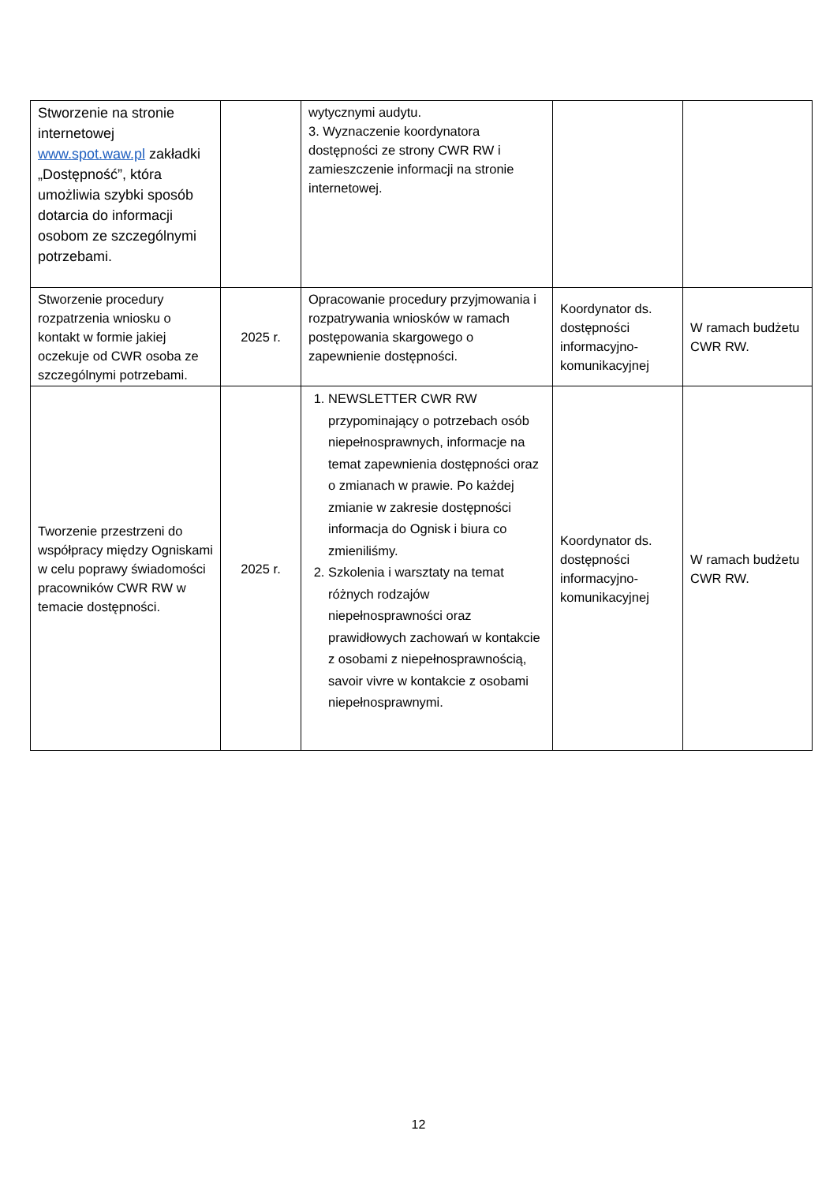| Stworzenie na stronie internetowej www.spot.waw.pl zakładki „Dostępność”, która umożliwia szybki sposób dotarcia do informacji osobom ze szczególnymi potrzebami. | | wytycznymi audytu. 3. Wyznaczenie koordynatora dostępności ze strony CWR RW i zamieszczenie informacji na stronie internetowej. | | |
| Stworzenie procedury rozpatrzenia wniosku o kontakt w formie jakiej oczekuje od CWR osoba ze szczególnymi potrzebami. | 2025 r. | Opracowanie procedury przyjmowania i rozpatrywania wniosków w ramach postępowania skargowego o zapewnienie dostępności. | Koordynator ds. dostępności informacyjno-komunikacyjnej | W ramach budżetu CWR RW. |
| Tworzenie przestrzeni do współpracy między Ogniskami w celu poprawy świadomości pracowników CWR RW w temacie dostępności. | 2025 r. | 1. NEWSLETTER CWR RW przypominający o potrzebach osób niepełnosprawnych, informacje na temat zapewnienia dostępności oraz o zmianach w prawie. Po każdej zmianie w zakresie dostępności informacja do Ognisk i biura co zmieniliśmy. 2. Szkolenia i warsztaty na temat różnych rodzajów niepełnosprawności oraz prawidłowych zachowań w kontakcie z osobami z niepełnosprawnością, savoir vivre w kontakcie z osobami niepełnosprawnymi. | Koordynator ds. dostępności informacyjno-komunikacyjnej | W ramach budżetu CWR RW. |
12